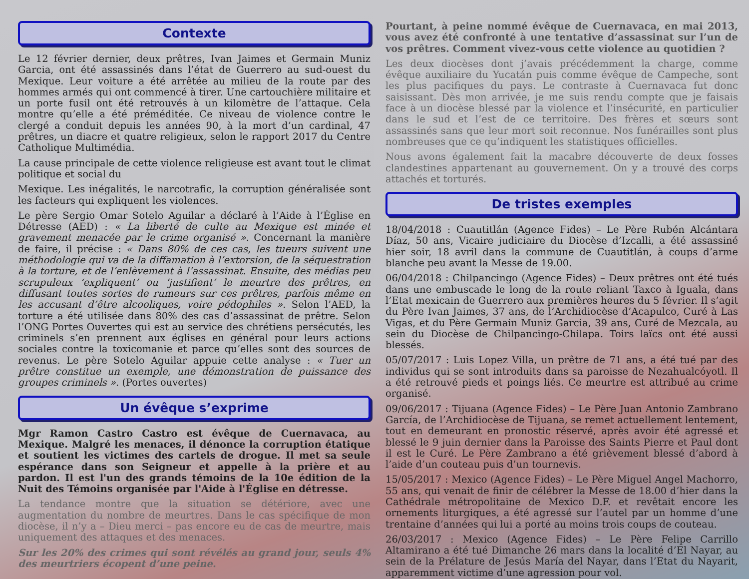Contexte
Le 12 février dernier, deux prêtres, Ivan Jaimes et Germain Muniz Garcia, ont été assassinés dans l’état de Guerrero au sud-ouest du Mexique. Leur voiture a été arrêtée au milieu de la route par des hommes armés qui ont commencé à tirer. Une cartouchière militaire et un porte fusil ont été retrouvés à un kilomètre de l’attaque. Cela montre qu’elle a été préméditée. Ce niveau de violence contre le clergé a conduit depuis les années 90, à la mort d’un cardinal, 47 prêtres, un diacre et quatre religieux, selon le rapport 2017 du Centre Catholique Multimédia.
La cause principale de cette violence religieuse est avant tout le climat politique et social du
Mexique. Les inégalités, le narcotrafic, la corruption généralisée sont les facteurs qui expliquent les violences.
Le père Sergio Omar Sotelo Aguilar a déclaré à l’Aide à l’Église en Détresse (AED) : « La liberté de culte au Mexique est minée et gravement menacée par le crime organisé ». Concernant la manière de faire, il précise : « Dans 80% de ces cas, les tueurs suivent une méthodologie qui va de la diffamation à l’extorsion, de la séquestration à la torture, et de l’enlèvement à l’assassinat. Ensuite, des médias peu scrupuleux ‘expliquent’ ou ‘justifient’ le meurtre des prêtres, en diffusant toutes sortes de rumeurs sur ces prêtres, parfois même en les accusant d’être alcooliques, voire pédophiles ». Selon l’AED, la torture a été utilisée dans 80% des cas d’assassinat de prêtre. Selon l’ONG Portes Ouvertes qui est au service des chrétiens persécutés, les criminels s’en prennent aux églises en général pour leurs actions sociales contre la toxicomanie et parce qu’elles sont des sources de revenus. Le père Sotelo Aguilar appuie cette analyse : « Tuer un prêtre constitue un exemple, une démonstration de puissance des groupes criminels ». (Portes ouvertes)
Un évêque s’exprime
Mgr Ramon Castro Castro est évêque de Cuernavaca, au Mexique. Malgré les menaces, il dénonce la corruption étatique et soutient les victimes des cartels de drogue. Il met sa seule espérance dans son Seigneur et appelle à la prière et au pardon. Il est l'un des grands témoins de la 10e édition de la Nuit des Témoins organisée par l'Aide à l'Église en détresse.
La tendance montre que la situation se détériore, avec une augmentation du nombre de meurtres. Dans le cas spécifique de mon diocèse, il n’y a – Dieu merci – pas encore eu de cas de meurtre, mais uniquement des attaques et des menaces.
Sur les 20% des crimes qui sont révélés au grand jour, seuls 4% des meurtriers écopent d’une peine.
Pourtant, à peine nommé évêque de Cuernavaca, en mai 2013, vous avez été confronté à une tentative d’assassinat sur l’un de vos prêtres. Comment vivez-vous cette violence au quotidien ?
Les deux diocèses dont j’avais précédemment la charge, comme évêque auxiliaire du Yucatán puis comme évêque de Campeche, sont les plus pacifiques du pays. Le contraste à Cuernavaca fut donc saisissant. Dès mon arrivée, je me suis rendu compte que je faisais face à un diocèse blessé par la violence et l’insécurité, en particulier dans le sud et l’est de ce territoire. Des frères et sœurs sont assassinés sans que leur mort soit reconnue. Nos funérailles sont plus nombreuses que ce qu’indiquent les statistiques officielles.
Nous avons également fait la macabre découverte de deux fosses clandestines appartenant au gouvernement. On y a trouvé des corps attachés et torturés.
De tristes exemples
18/04/2018 : Cuautitlán (Agence Fides) – Le Père Rubén Alcántara Díaz, 50 ans, Vicaire judiciaire du Diocèse d’Izcalli, a été assassiné hier soir, 18 avril dans la commune de Cuautitlán, à coups d’arme blanche peu avant la Messe de 19.00.
06/04/2018 : Chilpancingo (Agence Fides) – Deux prêtres ont été tués dans une embuscade le long de la route reliant Taxco à Iguala, dans l’Etat mexicain de Guerrero aux premières heures du 5 février. Il s’agit du Père Ivan Jaimes, 37 ans, de l’Archidiocèse d’Acapulco, Curé à Las Vigas, et du Père Germain Muniz Garcia, 39 ans, Curé de Mezcala, au sein du Diocèse de Chilpancingo-Chilapa. Toirs laïcs ont été aussi blessés.
05/07/2017 : Luis Lopez Villa, un prêtre de 71 ans, a été tué par des individus qui se sont introduits dans sa paroisse de Nezahualcóyotl. Il a été retrouvé pieds et poings liés. Ce meurtre est attribué au crime organisé.
09/06/2017 : Tijuana (Agence Fides) – Le Père Juan Antonio Zambrano García, de l’Archidiocèse de Tijuana, se remet actuellement lentement, tout en demeurant en pronostic réservé, après avoir été agressé et blessé le 9 juin dernier dans la Paroisse des Saints Pierre et Paul dont il est le Curé. Le Père Zambrano a été grièvement blessé d’abord à l’aide d’un couteau puis d’un tournevis.
15/05/2017 : Mexico (Agence Fides) – Le Père Miguel Angel Machorro, 55 ans, qui venait de finir de célébrer la Messe de 18.00 d’hier dans la Cathédrale métropolitaine de Mexico D.F. et revêtait encore les ornements liturgiques, a été agressé sur l’autel par un homme d’une trentaine d’années qui lui a porté au moins trois coups de couteau.
26/03/2017 : Mexico (Agence Fides) – Le Père Felipe Carrillo Altamirano a été tué Dimanche 26 mars dans la localité d’El Nayar, au sein de la Prélature de Jesús María del Nayar, dans l’Etat du Nayarit, apparemment victime d’une agression pour vol.